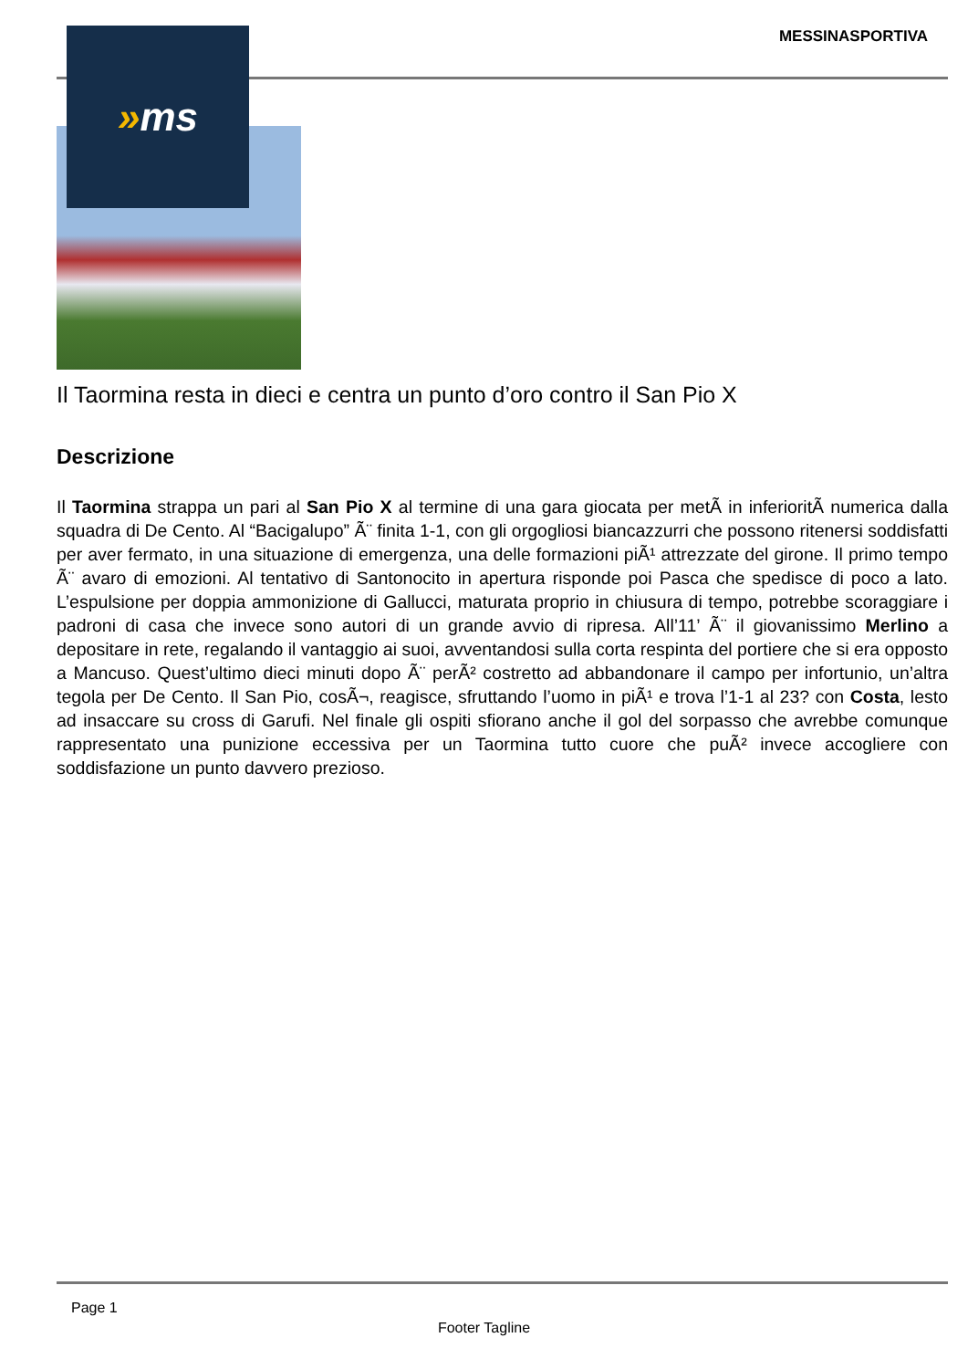MESSINASPORTIVA » ms
Il Taormina resta in dieci e centra un punto d’oro contro il San Pio X
Descrizione
Il Taormina strappa un pari al San Pio X al termine di una gara giocata per metÃ in inferioritÃ numerica dalla squadra di De Cento. Al “Bacigalupo” Ã¨ finita 1-1, con gli orgogliosi biancazzurri che possono ritenersi soddisfatti per aver fermato, in una situazione di emergenza, una delle formazioni piÃ¹ attrezzate del girone. Il primo tempo Ã¨ avaro di emozioni. Al tentativo di Santonocito in apertura risponde poi Pasca che spedisce di poco a lato. L’espulsione per doppia ammonizione di Gallucci, maturata proprio in chiusura di tempo, potrebbe scoraggiare i padroni di casa che invece sono autori di un grande avvio di ripresa. All’11’ Ã¨ il giovanissimo Merlino a depositare in rete, regalando il vantaggio ai suoi, avventandosi sulla corta respinta del portiere che si era opposto a Mancuso. Quest’ultimo dieci minuti dopo Ã¨ perÃ² costretto ad abbandonare il campo per infortunio, un’altra tegola per De Cento. Il San Pio, cosÃ¬, reagisce, sfruttando l’uomo in piÃ¹ e trova l’1-1 al 23? con Costa, lesto ad insaccare su cross di Garufi. Nel finale gli ospiti sfiorano anche il gol del sorpasso che avrebbe comunque rappresentato una punizione eccessiva per un Taormina tutto cuore che puÃ² invece accogliere con soddisfazione un punto davvero prezioso.
Page 1
Footer Tagline